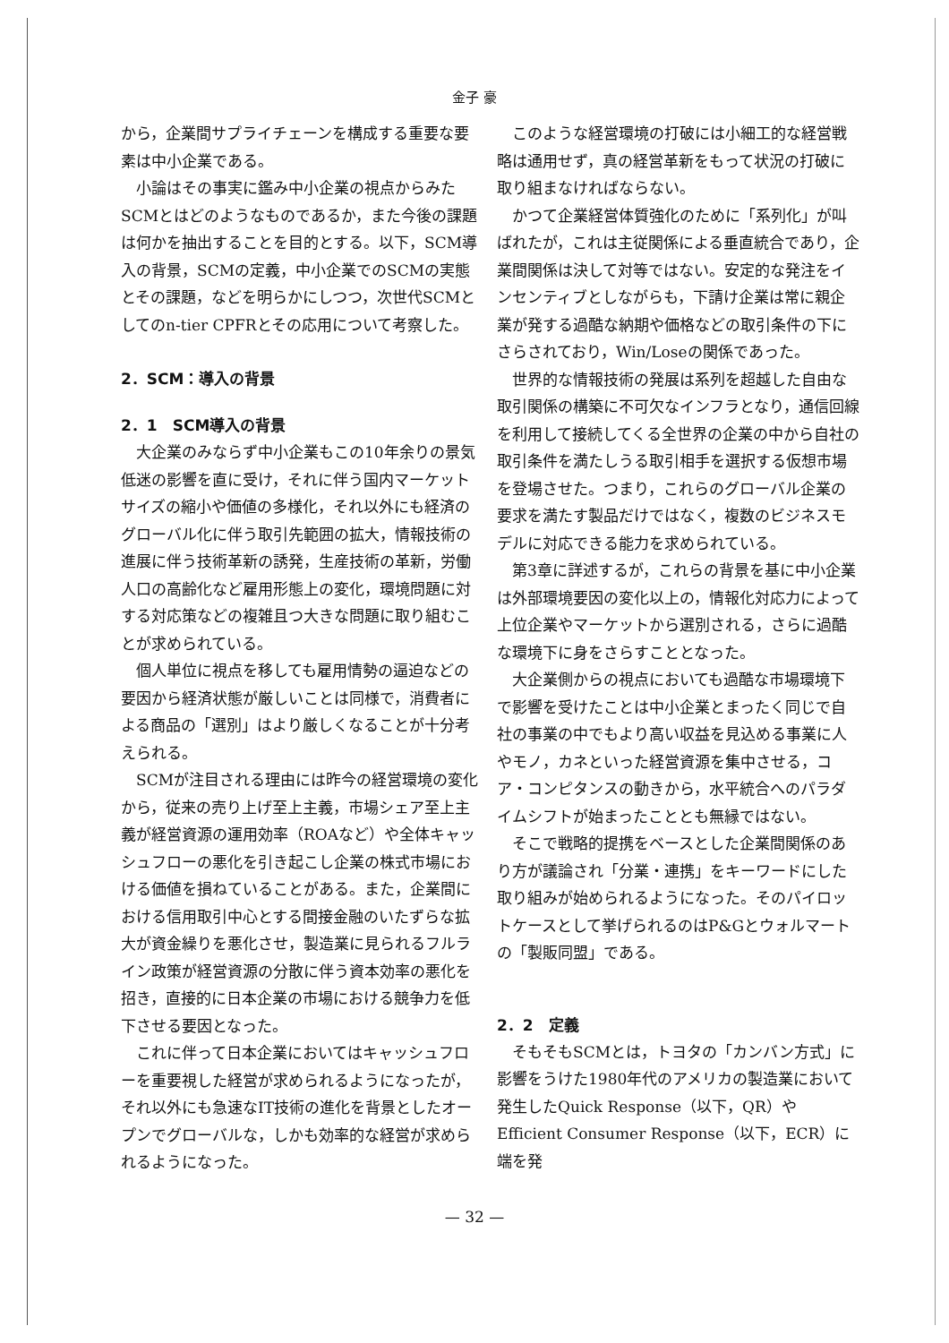金子 豪
から，企業間サプライチェーンを構成する重要な要素は中小企業である。
小論はその事実に鑑み中小企業の視点からみたSCMとはどのようなものであるか，また今後の課題は何かを抽出することを目的とする。以下，SCM導入の背景，SCMの定義，中小企業でのSCMの実態とその課題，などを明らかにしつつ，次世代SCMとしてのn-tier CPFRとその応用について考察した。
2．SCM：導入の背景
2．1　SCM導入の背景
大企業のみならず中小企業もこの10年余りの景気低迷の影響を直に受け，それに伴う国内マーケットサイズの縮小や価値の多様化，それ以外にも経済のグローバル化に伴う取引先範囲の拡大，情報技術の進展に伴う技術革新の誘発，生産技術の革新，労働人口の高齢化など雇用形態上の変化，環境問題に対する対応策などの複雑且つ大きな問題に取り組むことが求められている。
個人単位に視点を移しても雇用情勢の逼迫などの要因から経済状態が厳しいことは同様で，消費者による商品の「選別」はより厳しくなることが十分考えられる。
SCMが注目される理由には昨今の経営環境の変化から，従来の売り上げ至上主義，市場シェア至上主義が経営資源の運用効率（ROAなど）や全体キャッシュフローの悪化を引き起こし企業の株式市場における価値を損ねていることがある。また，企業間における信用取引中心とする間接金融のいたずらな拡大が資金繰りを悪化させ，製造業に見られるフルライン政策が経営資源の分散に伴う資本効率の悪化を招き，直接的に日本企業の市場における競争力を低下させる要因となった。
これに伴って日本企業においてはキャッシュフローを重要視した経営が求められるようになったが，それ以外にも急速なIT技術の進化を背景としたオープンでグローバルな，しかも効率的な経営が求められるようになった。
このような経営環境の打破には小細工的な経営戦略は通用せず，真の経営革新をもって状況の打破に取り組まなければならない。
かつて企業経営体質強化のために「系列化」が叫ばれたが，これは主従関係による垂直統合であり，企業間関係は決して対等ではない。安定的な発注をインセンティブとしながらも，下請け企業は常に親企業が発する過酷な納期や価格などの取引条件の下にさらされており，Win/Loseの関係であった。
世界的な情報技術の発展は系列を超越した自由な取引関係の構築に不可欠なインフラとなり，通信回線を利用して接続してくる全世界の企業の中から自社の取引条件を満たしうる取引相手を選択する仮想市場を登場させた。つまり，これらのグローバル企業の要求を満たす製品だけではなく，複数のビジネスモデルに対応できる能力を求められている。
第3章に詳述するが，これらの背景を基に中小企業は外部環境要因の変化以上の，情報化対応力によって上位企業やマーケットから選別される，さらに過酷な環境下に身をさらすこととなった。
大企業側からの視点においても過酷な市場環境下で影響を受けたことは中小企業とまったく同じで自社の事業の中でもより高い収益を見込める事業に人やモノ，カネといった経営資源を集中させる，コア・コンピタンスの動きから，水平統合へのパラダイムシフトが始まったこととも無縁ではない。
そこで戦略的提携をベースとした企業間関係のあり方が議論され「分業・連携」をキーワードにした取り組みが始められるようになった。そのパイロットケースとして挙げられるのはP&Gとウォルマートの「製販同盟」である。
2．2　定義
そもそもSCMとは，トヨタの「カンバン方式」に影響をうけた1980年代のアメリカの製造業において発生したQuick Response（以下，QR）やEfficient Consumer Response（以下，ECR）に端を発
— 32 —